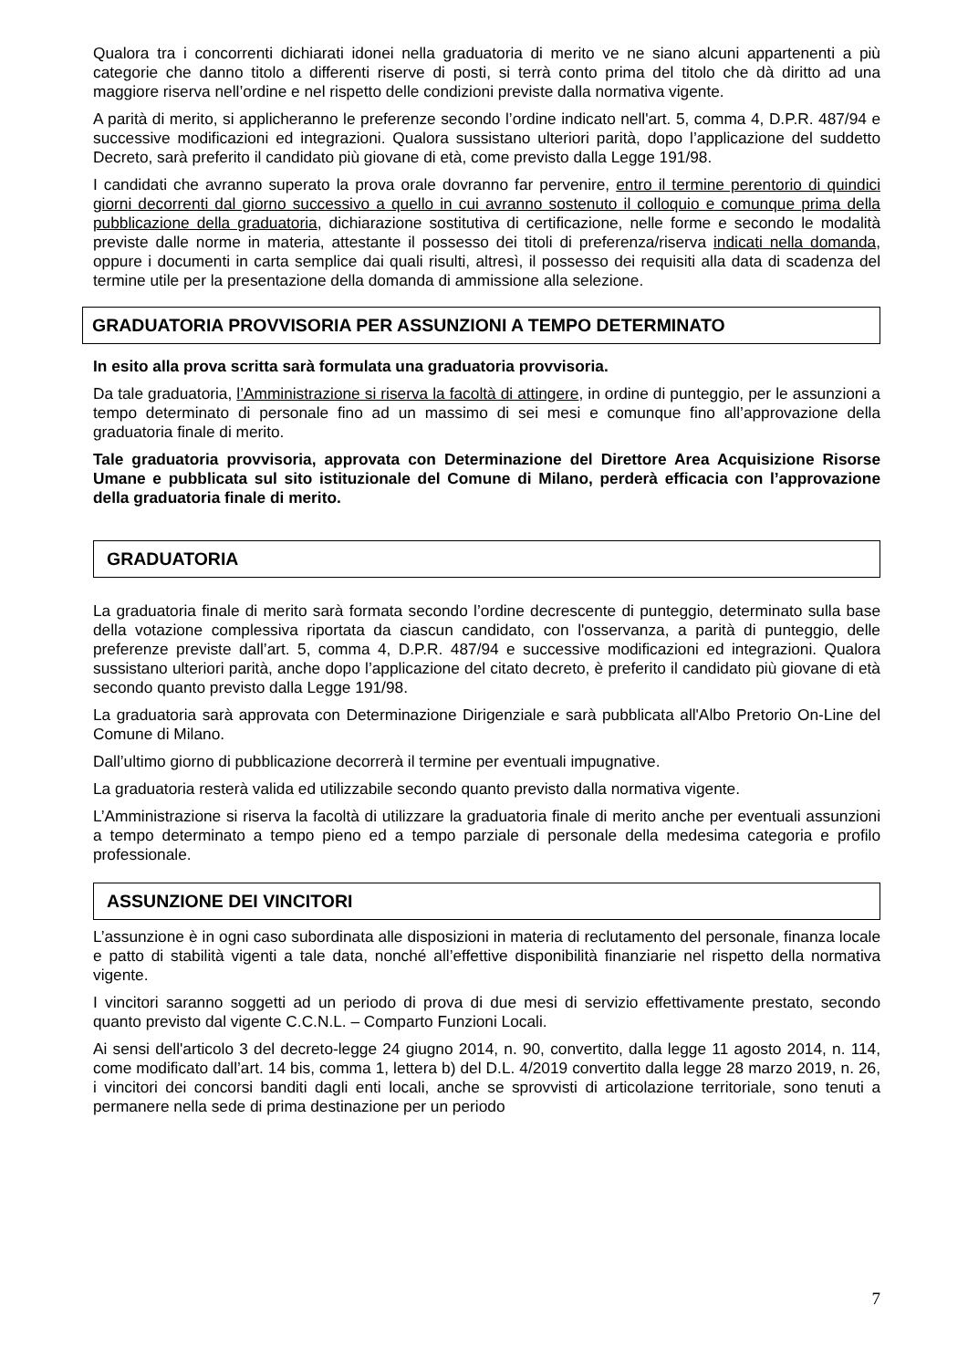Qualora tra i concorrenti dichiarati idonei nella graduatoria di merito ve ne siano alcuni appartenenti a più categorie che danno titolo a differenti riserve di posti, si terrà conto prima del titolo che dà diritto ad una maggiore riserva nell’ordine e nel rispetto delle condizioni previste dalla normativa vigente.
A parità di merito, si applicheranno le preferenze secondo l’ordine indicato nell'art. 5, comma 4, D.P.R. 487/94 e successive modificazioni ed integrazioni. Qualora sussistano ulteriori parità, dopo l’applicazione del suddetto Decreto, sarà preferito il candidato più giovane di età, come previsto dalla Legge 191/98.
I candidati che avranno superato la prova orale dovranno far pervenire, entro il termine perentorio di quindici giorni decorrenti dal giorno successivo a quello in cui avranno sostenuto il colloquio e comunque prima della pubblicazione della graduatoria, dichiarazione sostitutiva di certificazione, nelle forme e secondo le modalità previste dalle norme in materia, attestante il possesso dei titoli di preferenza/riserva indicati nella domanda, oppure i documenti in carta semplice dai quali risulti, altresì, il possesso dei requisiti alla data di scadenza del termine utile per la presentazione della domanda di ammissione alla selezione.
GRADUATORIA PROVVISORIA PER ASSUNZIONI A TEMPO DETERMINATO
In esito alla prova scritta sarà formulata una graduatoria provvisoria.
Da tale graduatoria, l’Amministrazione si riserva la facoltà di attingere, in ordine di punteggio, per le assunzioni a tempo determinato di personale fino ad un massimo di sei mesi e comunque fino all’approvazione della graduatoria finale di merito.
Tale graduatoria provvisoria, approvata con Determinazione del Direttore Area Acquisizione Risorse Umane e pubblicata sul sito istituzionale del Comune di Milano, perderà efficacia con l’approvazione della graduatoria finale di merito.
GRADUATORIA
La graduatoria finale di merito sarà formata secondo l’ordine decrescente di punteggio, determinato sulla base della votazione complessiva riportata da ciascun candidato, con l'osservanza, a parità di punteggio, delle preferenze previste dall’art. 5, comma 4, D.P.R. 487/94 e successive modificazioni ed integrazioni. Qualora sussistano ulteriori parità, anche dopo l’applicazione del citato decreto, è preferito il candidato più giovane di età secondo quanto previsto dalla Legge 191/98.
La graduatoria sarà approvata con Determinazione Dirigenziale e sarà pubblicata all'Albo Pretorio On-Line del Comune di Milano.
Dall’ultimo giorno di pubblicazione decorrerà il termine per eventuali impugnative.
La graduatoria resterà valida ed utilizzabile secondo quanto previsto dalla normativa vigente.
L’Amministrazione si riserva la facoltà di utilizzare la graduatoria finale di merito anche per eventuali assunzioni a tempo determinato a tempo pieno ed a tempo parziale di personale della medesima categoria e profilo professionale.
ASSUNZIONE DEI VINCITORI
L’assunzione è in ogni caso subordinata alle disposizioni in materia di reclutamento del personale, finanza locale e patto di stabilità vigenti a tale data, nonché all’effettive disponibilità finanziarie nel rispetto della normativa vigente.
I vincitori saranno soggetti ad un periodo di prova di due mesi di servizio effettivamente prestato, secondo quanto previsto dal vigente C.C.N.L. – Comparto Funzioni Locali.
Ai sensi dell'articolo 3 del decreto-legge 24 giugno 2014, n. 90, convertito, dalla legge 11 agosto 2014, n. 114, come modificato dall’art. 14 bis, comma 1, lettera b) del D.L. 4/2019 convertito dalla legge 28 marzo 2019, n. 26, i vincitori dei concorsi banditi dagli enti locali, anche se sprovvisti di articolazione territoriale, sono tenuti a permanere nella sede di prima destinazione per un periodo
7